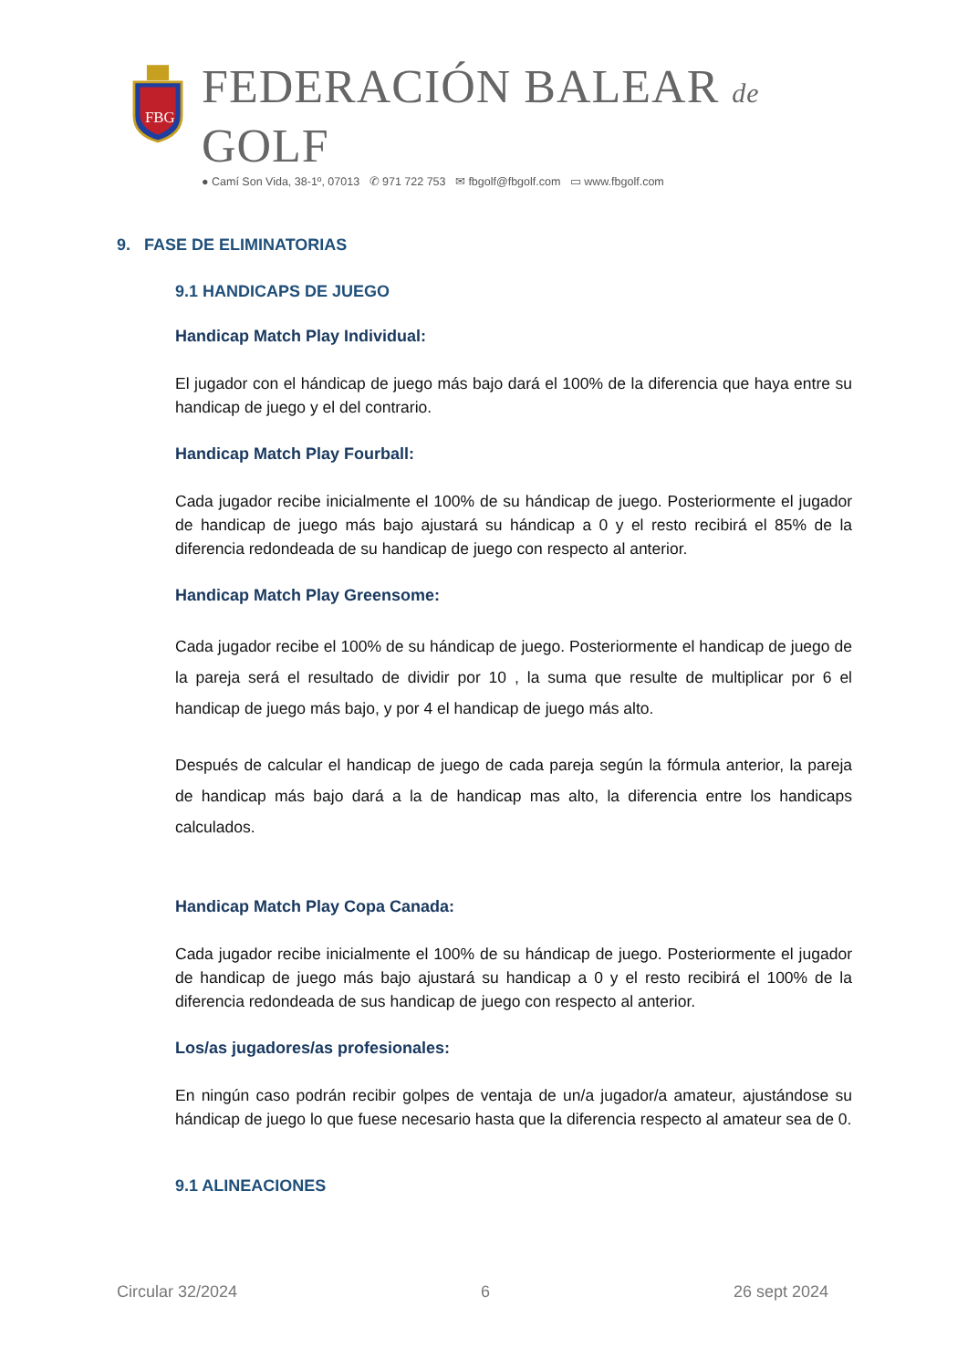FBG
FEDERACIÓN BALEAR de GOLF
● Camí Son Vida, 38-1º, 07013 ✆ 971 722 753 ✉ fbgolf@fbgolf.com ▭ www.fbgolf.com
9. FASE DE ELIMINATORIAS
9.1 HANDICAPS DE JUEGO
Handicap Match Play Individual:
El jugador con el hándicap de juego más bajo dará el 100% de la diferencia que haya entre su handicap de juego y el del contrario.
Handicap Match Play Fourball:
Cada jugador recibe inicialmente el 100% de su hándicap de juego. Posteriormente el jugador de handicap de juego más bajo ajustará su hándicap a 0 y el resto recibirá el 85% de la diferencia redondeada de su handicap de juego con respecto al anterior.
Handicap Match Play Greensome:
Cada jugador recibe el 100% de su hándicap de juego. Posteriormente el handicap de juego de la pareja será el resultado de dividir por 10 , la suma que resulte de multiplicar por 6 el handicap de juego más bajo, y por 4 el handicap de juego más alto.
Después de calcular el handicap de juego de cada pareja según la fórmula anterior, la pareja de handicap más bajo dará a la de handicap mas alto, la diferencia entre los handicaps calculados.
Handicap Match Play Copa Canada:
Cada jugador recibe inicialmente el 100% de su hándicap de juego. Posteriormente el jugador de handicap de juego más bajo ajustará su handicap a 0 y el resto recibirá el 100% de la diferencia redondeada de sus handicap de juego con respecto al anterior.
Los/as jugadores/as profesionales:
En ningún caso podrán recibir golpes de ventaja de un/a jugador/a amateur, ajustándose su hándicap de juego lo que fuese necesario hasta que la diferencia respecto al amateur sea de 0.
9.1 ALINEACIONES
Circular 32/2024 6 26 sept 2024